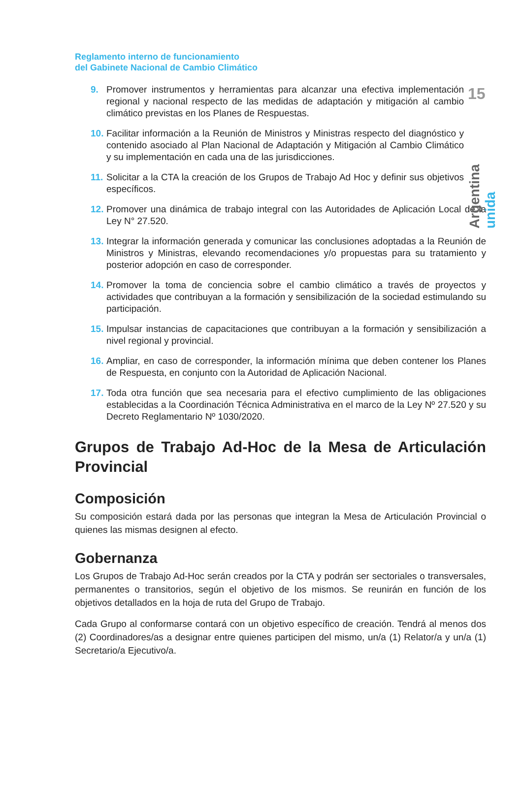15
Argentina unida
Reglamento interno de funcionamiento
del Gabinete Nacional de Cambio Climático
9. Promover instrumentos y herramientas para alcanzar una efectiva implementación regional y nacional respecto de las medidas de adaptación y mitigación al cambio climático previstas en los Planes de Respuestas.
10. Facilitar información a la Reunión de Ministros y Ministras respecto del diagnóstico y contenido asociado al Plan Nacional de Adaptación y Mitigación al Cambio Climático y su implementación en cada una de las jurisdicciones.
11. Solicitar a la CTA la creación de los Grupos de Trabajo Ad Hoc y definir sus objetivos específicos.
12. Promover una dinámica de trabajo integral con las Autoridades de Aplicación Local de la Ley N° 27.520.
13. Integrar la información generada y comunicar las conclusiones adoptadas a la Reunión de Ministros y Ministras, elevando recomendaciones y/o propuestas para su tratamiento y posterior adopción en caso de corresponder.
14. Promover la toma de conciencia sobre el cambio climático a través de proyectos y actividades que contribuyan a la formación y sensibilización de la sociedad estimulando su participación.
15. Impulsar instancias de capacitaciones que contribuyan a la formación y sensibilización a nivel regional y provincial.
16. Ampliar, en caso de corresponder, la información mínima que deben contener los Planes de Respuesta, en conjunto con la Autoridad de Aplicación Nacional.
17. Toda otra función que sea necesaria para el efectivo cumplimiento de las obligaciones establecidas a la Coordinación Técnica Administrativa en el marco de la Ley Nº 27.520 y su Decreto Reglamentario Nº 1030/2020.
Grupos de Trabajo Ad-Hoc de la Mesa de Articulación Provincial
Composición
Su composición estará dada por las personas que integran la Mesa de Articulación Provincial o quienes las mismas designen al efecto.
Gobernanza
Los Grupos de Trabajo Ad-Hoc serán creados por la CTA y podrán ser sectoriales o transversales, permanentes o transitorios, según el objetivo de los mismos. Se reunirán en función de los objetivos detallados en la hoja de ruta del Grupo de Trabajo.
Cada Grupo al conformarse contará con un objetivo específico de creación. Tendrá al menos dos (2) Coordinadores/as a designar entre quienes participen del mismo, un/a (1) Relator/a y un/a (1) Secretario/a Ejecutivo/a.